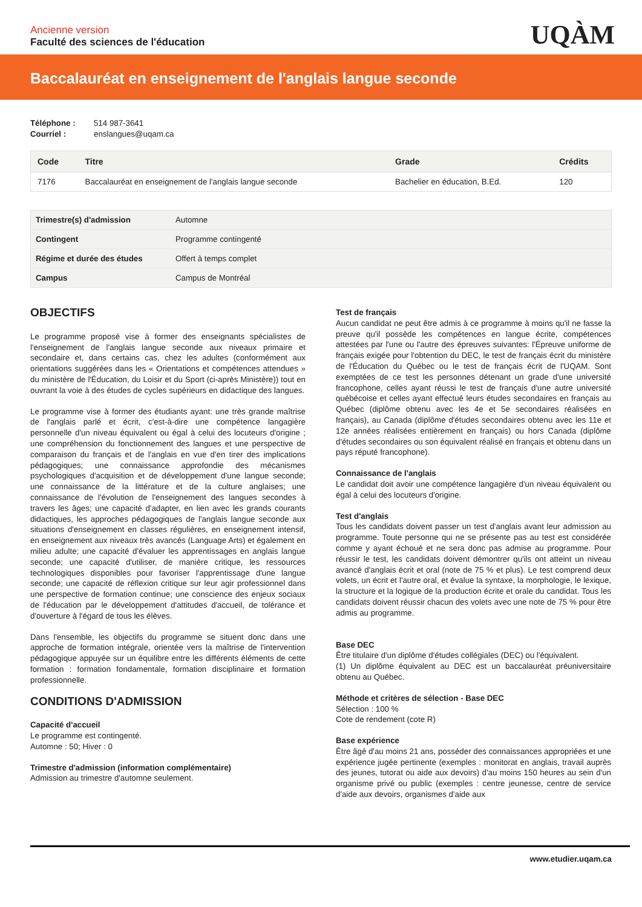Ancienne version
Faculté des sciences de l'éducation
UQÀM
Baccalauréat en enseignement de l'anglais langue seconde
Téléphone : 514 987-3641
Courriel : enslangues@uqam.ca
| Code | Titre | Grade | Crédits |
| --- | --- | --- | --- |
| 7176 | Baccalauréat en enseignement de l'anglais langue seconde | Bachelier en éducation, B.Ed. | 120 |
| Trimestre(s) d'admission | Automne |
| Contingent | Programme contingenté |
| Régime et durée des études | Offert à temps complet |
| Campus | Campus de Montréal |
OBJECTIFS
Le programme proposé vise à former des enseignants spécialistes de l'enseignement de l'anglais langue seconde aux niveaux primaire et secondaire et, dans certains cas, chez les adultes (conformément aux orientations suggérées dans les « Orientations et compétences attendues » du ministère de l'Éducation, du Loisir et du Sport (ci-après Ministère)) tout en ouvrant la voie à des études de cycles supérieurs en didactique des langues.
Le programme vise à former des étudiants ayant: une très grande maîtrise de l'anglais parlé et écrit, c'est-à-dire une compétence langagière personnelle d'un niveau équivalent ou égal à celui des locuteurs d'origine ; une compréhension du fonctionnement des langues et une perspective de comparaison du français et de l'anglais en vue d'en tirer des implications pédagogiques; une connaissance approfondie des mécanismes psychologiques d'acquisition et de développement d'une langue seconde; une connaissance de la littérature et de la culture anglaises; une connaissance de l'évolution de l'enseignement des langues secondes à travers les âges; une capacité d'adapter, en lien avec les grands courants didactiques, les approches pédagogiques de l'anglais langue seconde aux situations d'enseignement en classes régulières, en enseignement intensif, en enseignement aux niveaux très avancés (Language Arts) et également en milieu adulte; une capacité d'évaluer les apprentissages en anglais langue seconde; une capacité d'utiliser, de manière critique, les ressources technologiques disponibles pour favoriser l'apprentissage d'une langue seconde; une capacité de réflexion critique sur leur agir professionnel dans une perspective de formation continue; une conscience des enjeux sociaux de l'éducation par le développement d'attitudes d'accueil, de tolérance et d'ouverture à l'égard de tous les élèves.
Dans l'ensemble, les objectifs du programme se situent donc dans une approche de formation intégrale, orientée vers la maîtrise de l'intervention pédagogique appuyée sur un équilibre entre les différents éléments de cette formation : formation fondamentale, formation disciplinaire et formation professionnelle.
CONDITIONS D'ADMISSION
Capacité d'accueil
Le programme est contingenté.
Automne : 50; Hiver : 0
Trimestre d'admission (information complémentaire)
Admission au trimestre d'automne seulement.
Test de français
Aucun candidat ne peut être admis à ce programme à moins qu'il ne fasse la preuve qu'il possède les compétences en langue écrite, compétences attestées par l'une ou l'autre des épreuves suivantes: l'Épreuve uniforme de français exigée pour l'obtention du DEC, le test de français écrit du ministère de l'Éducation du Québec ou le test de français écrit de l'UQAM. Sont exemptées de ce test les personnes détenant un grade d'une université francophone, celles ayant réussi le test de français d'une autre université québécoise et celles ayant effectué leurs études secondaires en français au Québec (diplôme obtenu avec les 4e et 5e secondaires réalisées en français), au Canada (diplôme d'études secondaires obtenu avec les 11e et 12e années réalisées entièrement en français) ou hors Canada (diplôme d'études secondaires ou son équivalent réalisé en français et obtenu dans un pays réputé francophone).
Connaissance de l'anglais
Le candidat doit avoir une compétence langagière d'un niveau équivalent ou égal à celui des locuteurs d'origine.
Test d'anglais
Tous les candidats doivent passer un test d'anglais avant leur admission au programme. Toute personne qui ne se présente pas au test est considérée comme y ayant échoué et ne sera donc pas admise au programme. Pour réussir le test, les candidats doivent démontrer qu'ils ont atteint un niveau avancé d'anglais écrit et oral (note de 75 % et plus). Le test comprend deux volets, un écrit et l'autre oral, et évalue la syntaxe, la morphologie, le lexique, la structure et la logique de la production écrite et orale du candidat. Tous les candidats doivent réussir chacun des volets avec une note de 75 % pour être admis au programme.
Base DEC
Être titulaire d'un diplôme d'études collégiales (DEC) ou l'équivalent.
(1) Un diplôme équivalent au DEC est un baccalauréat préuniversitaire obtenu au Québec.
Méthode et critères de sélection - Base DEC
Sélection : 100 %
Cote de rendement (cote R)
Base expérience
Être âgé d'au moins 21 ans, posséder des connaissances appropriées et une expérience jugée pertinente (exemples : monitorat en anglais, travail auprès des jeunes, tutorat ou aide aux devoirs) d'au moins 150 heures au sein d'un organisme privé ou public (exemples : centre jeunesse, centre de service d'aide aux devoirs, organismes d'aide aux
www.etudier.uqam.ca